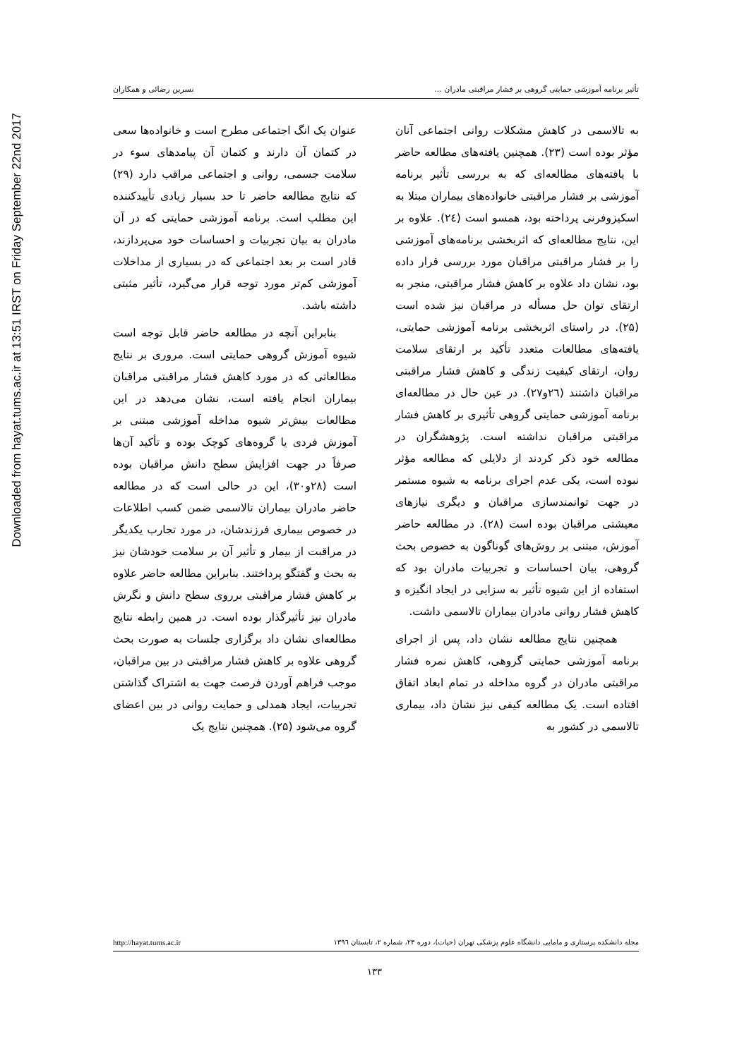Downloaded from hayat.tums.ac.ir at 13:51 IRST on Friday September 22nd 2017
تأثیر برنامه آموزشی حمایتی گروهی بر فشار مراقبتی مادران ... نسرین رضائی و همکاران
به تالاسمی در کاهش مشکلات روانی اجتماعی آنان مؤثر بوده است (۲۳). همچنین یافته‌های مطالعه حاضر با یافته‌های مطالعه‌ای که به بررسی تأثیر برنامه آموزشی بر فشار مراقبتی خانواده‌های بیماران مبتلا به اسکیزوفرنی پرداخته بود، همسو است (۲٤). علاوه بر این، نتایج مطالعه‌ای که اثربخشی برنامه‌های آموزشی را بر فشار مراقبتی مراقبان مورد بررسی قرار داده بود، نشان داد علاوه بر کاهش فشار مراقبتی، منجر به ارتقای توان حل مسأله در مراقبان نیز شده است (۲۵). در راستای اثربخشی برنامه آموزشی حمایتی، یافته‌های مطالعات متعدد تأکید بر ارتقای سلامت روان، ارتقای کیفیت زندگی و کاهش فشار مراقبتی مراقبان داشتند (۲٦و۲۷). در عین حال در مطالعه‌ای برنامه آموزشی حمایتی گروهی تأثیری بر کاهش فشار مراقبتی مراقبان نداشته است. پژوهشگران در مطالعه خود ذکر کردند از دلایلی که مطالعه مؤثر نبوده است، یکی عدم اجرای برنامه به شیوه مستمر در جهت توانمندسازی مراقبان و دیگری نیازهای معیشتی مراقبان بوده است (۲۸). در مطالعه حاضر آموزش، مبتنی بر روش‌های گوناگون به خصوص بحث گروهی، بیان احساسات و تجربیات مادران بود که استفاده از این شیوه تأثیر به سزایی در ایجاد انگیزه و کاهش فشار روانی مادران بیماران تالاسمی داشت.
همچنین نتایج مطالعه نشان داد، پس از اجرای برنامه آموزشی حمایتی گروهی، کاهش نمره فشار مراقبتی مادران در گروه مداخله در تمام ابعاد اتفاق افتاده است. یک مطالعه کیفی نیز نشان داد، بیماری تالاسمی در کشور به
عنوان یک انگ اجتماعی مطرح است و خانواده‌ها سعی در کتمان آن دارند و کتمان آن پیامدهای سوء در سلامت جسمی، روانی و اجتماعی مراقب دارد (۲۹) که نتایج مطالعه حاضر تا حد بسیار زیادی تأییدکننده این مطلب است. برنامه آموزشی حمایتی که در آن مادران به بیان تجربیات و احساسات خود می‌پردازند، قادر است بر بعد اجتماعی که در بسیاری از مداخلات آموزشی کم‌تر مورد توجه قرار می‌گیرد، تأثیر مثبتی داشته باشد.
بنابراین آنچه در مطالعه حاضر قابل توجه است شیوه آموزش گروهی حمایتی است. مروری بر نتایج مطالعاتی که در مورد کاهش فشار مراقبتی مراقبان بیماران انجام یافته است، نشان می‌دهد در این مطالعات بیش‌تر شیوه مداخله آموزشی مبتنی بر آموزش فردی یا گروه‌های کوچک بوده و تأکید آن‌ها صرفاً در جهت افزایش سطح دانش مراقبان بوده است (۲۸و۳۰)، این در حالی است که در مطالعه حاضر مادران بیماران تالاسمی ضمن کسب اطلاعات در خصوص بیماری فرزندشان، در مورد تجارب یکدیگر در مراقبت از بیمار و تأثیر آن بر سلامت خودشان نیز به بحث و گفتگو پرداختند. بنابراین مطالعه حاضر علاوه بر کاهش فشار مراقبتی برروی سطح دانش و نگرش مادران نیز تأثیرگذار بوده است. در همین رابطه نتایج مطالعه‌ای نشان داد برگزاری جلسات به صورت بحث گروهی علاوه بر کاهش فشار مراقبتی در بین مراقبان، موجب فراهم آوردن فرصت جهت به اشتراک گذاشتن تجربیات، ایجاد همدلی و حمایت روانی در بین اعضای گروه می‌شود (۲۵). همچنین نتایج یک
مجله دانشکده پرستاری و مامایی دانشگاه علوم پزشکی تهران (حیات)، دوره ۲۳، شماره ۲، تابستان ۱۳۹٦ http://hayat.tums.ac.ir
۱۳۳